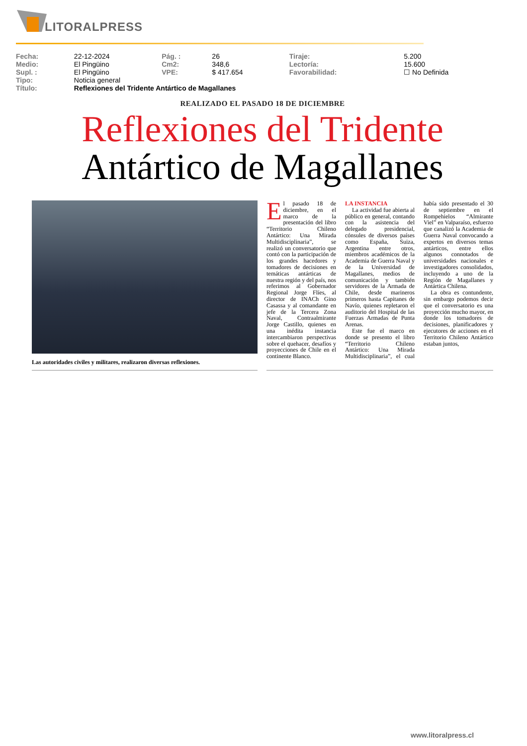LITORALPRESS
| Fecha: | 22-12-2024 | Pág. : | 26 | Tiraje: | 5.200 |
| Medio: | El Pingüino | Cm2: | 348,6 | Lectoría: | 15.600 |
| Supl. : | El Pingüino | VPE: | $ 417.654 | Favorabilidad: | ☐ No Definida |
| Tipo: | Noticia general | | | | |
| Título: | Reflexiones del Tridente Antártico de Magallanes | | | | |
REALIZADO EL PASADO 18 DE DICIEMBRE
Reflexiones del Tridente
Antártico de Magallanes
Las autoridades civiles y militares, realizaron diversas reflexiones.
El pasado 18 de diciembre, en el marco de la presentación del libro “Territorio Chileno Antártico: Una Mirada Multidisciplinaria”, se realizó un conversatorio que contó con la participación de los grandes hacedores y tomadores de decisiones en temáticas antárticas de nuestra región y del país, nos referimos al Gobernador Regional Jorge Flíes, al director de INACh Gino Casassa y al comandante en jefe de la Tercera Zona Naval, Contraalmirante Jorge Castillo, quienes en una inédita instancia intercambiaron perspectivas sobre el quehacer, desafíos y proyecciones de Chile en el continente Blanco.
LA INSTANCIA
La actividad fue abierta al público en general, contando con la asistencia del delegado presidencial, cónsules de diversos países como España, Suiza, Argentina entre otros, miembros académicos de la Academia de Guerra Naval y de la Universidad de Magallanes, medios de comunicación y también servidores de la Armada de Chile, desde marineros primeros hasta Capitanes de Navío, quienes repletaron el auditorio del Hospital de las Fuerzas Armadas de Punta Arenas.
Este fue el marco en donde se presento el libro “Territorio Chileno Antártico: Una Mirada Multidisciplinaria”, el cual había sido presentado el 30 de septiembre en el Rompehielos “Almirante Viel” en Valparaíso, esfuerzo que canalizó la Academia de Guerra Naval convocando a expertos en diversos temas antárticos, entre ellos algunos connotados de universidades nacionales e investigadores consolidados, incluyendo a uno de la Región de Magallanes y Antártica Chilena.
La obra es contundente, sin embargo podemos decir que el conversatorio es una proyección mucho mayor, en donde los tomadores de decisiones, planificadores y ejecutores de acciones en el Territorio Chileno Antártico estaban juntos,
www.litoralpress.cl